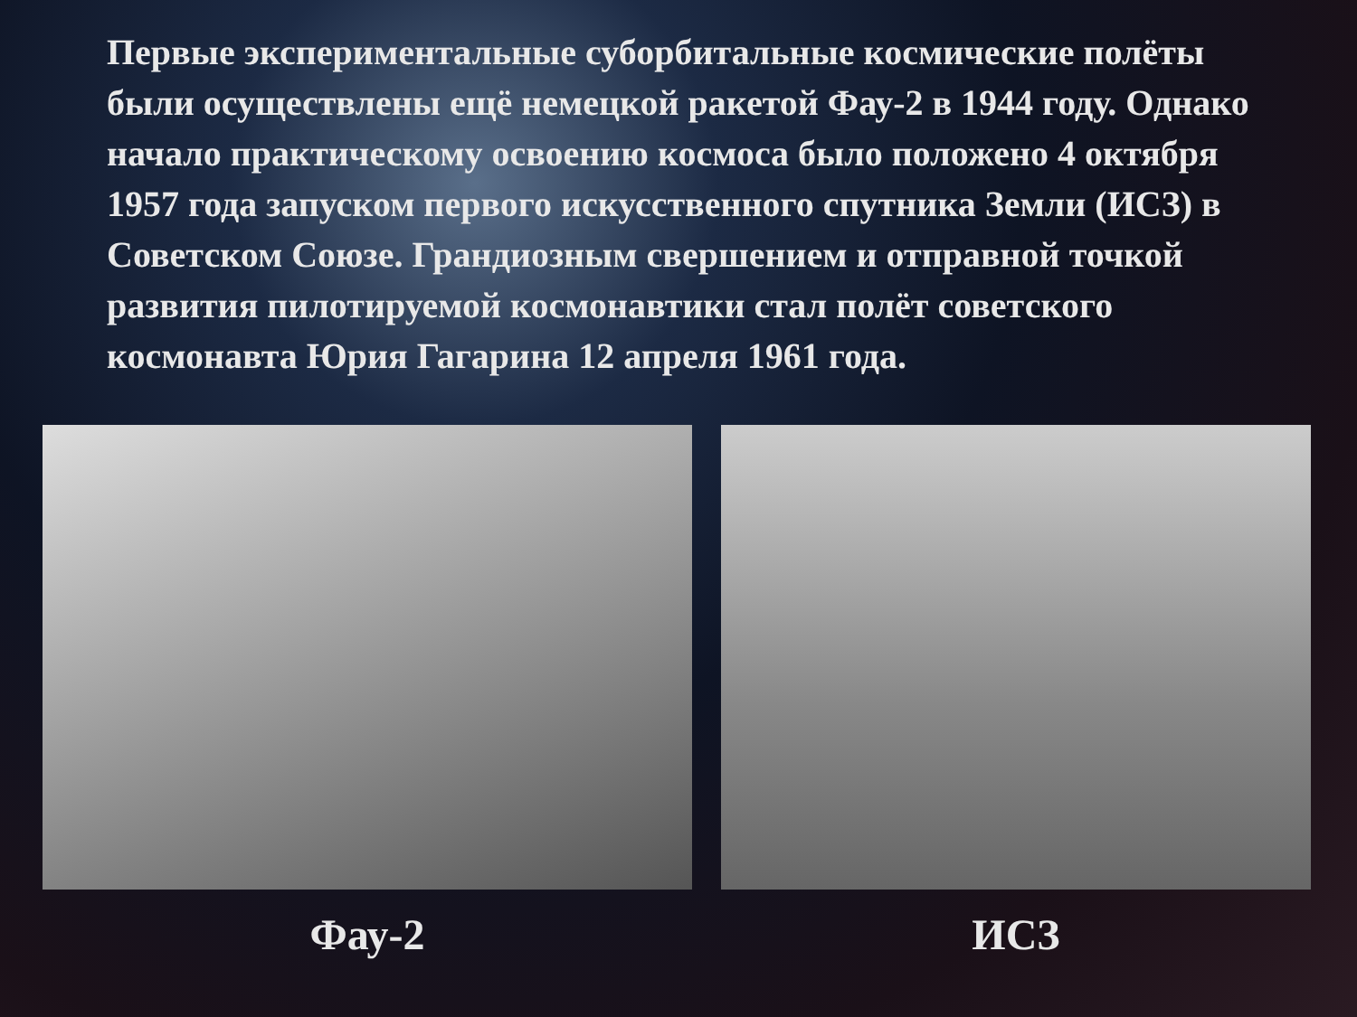Первые экспериментальные суборбитальные космические полёты были осуществлены ещё немецкой ракетой Фау-2 в 1944 году. Однако начало практическому освоению космоса было положено 4 октября 1957 года запуском первого искусственного спутника Земли (ИСЗ) в Советском Союзе. Грандиозным свершением и отправной точкой развития пилотируемой космонавтики стал полёт советского космонавта Юрия Гагарина 12 апреля 1961 года.
Фау-2 ИСЗ